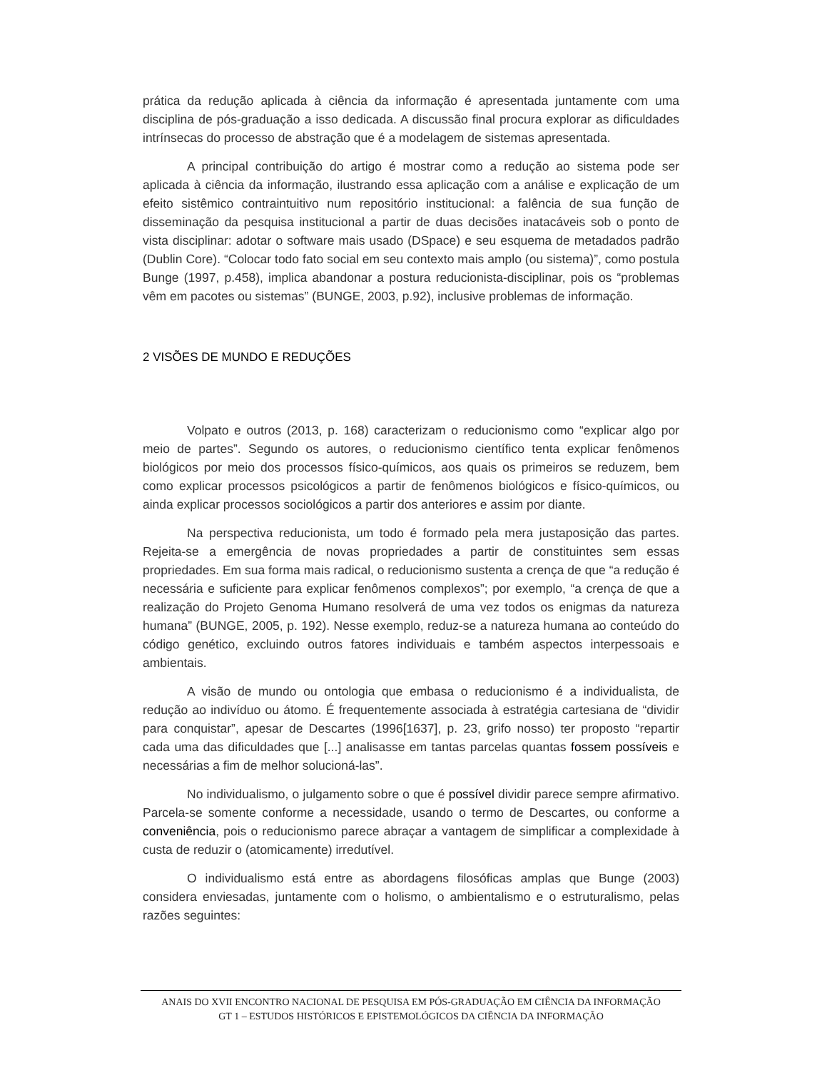prática da redução aplicada à ciência da informação é apresentada juntamente com uma disciplina de pós-graduação a isso dedicada. A discussão final procura explorar as dificuldades intrínsecas do processo de abstração que é a modelagem de sistemas apresentada.
A principal contribuição do artigo é mostrar como a redução ao sistema pode ser aplicada à ciência da informação, ilustrando essa aplicação com a análise e explicação de um efeito sistêmico contraintuitivo num repositório institucional: a falência de sua função de disseminação da pesquisa institucional a partir de duas decisões inatacáveis sob o ponto de vista disciplinar: adotar o software mais usado (DSpace) e seu esquema de metadados padrão (Dublin Core). “Colocar todo fato social em seu contexto mais amplo (ou sistema)”, como postula Bunge (1997, p.458), implica abandonar a postura reducionista-disciplinar, pois os “problemas vêm em pacotes ou sistemas” (BUNGE, 2003, p.92), inclusive problemas de informação.
2 VISÕES DE MUNDO E REDUÇÕES
Volpato e outros (2013, p. 168) caracterizam o reducionismo como “explicar algo por meio de partes”. Segundo os autores, o reducionismo científico tenta explicar fenômenos biológicos por meio dos processos físico-químicos, aos quais os primeiros se reduzem, bem como explicar processos psicológicos a partir de fenômenos biológicos e físico-químicos, ou ainda explicar processos sociológicos a partir dos anteriores e assim por diante.
Na perspectiva reducionista, um todo é formado pela mera justaposição das partes. Rejeita-se a emergência de novas propriedades a partir de constituintes sem essas propriedades. Em sua forma mais radical, o reducionismo sustenta a crença de que “a redução é necessária e suficiente para explicar fenômenos complexos”; por exemplo, “a crença de que a realização do Projeto Genoma Humano resolverá de uma vez todos os enigmas da natureza humana” (BUNGE, 2005, p. 192). Nesse exemplo, reduz-se a natureza humana ao conteúdo do código genético, excluindo outros fatores individuais e também aspectos interpessoais e ambientais.
A visão de mundo ou ontologia que embasa o reducionismo é a individualista, de redução ao indivíduo ou átomo. É frequentemente associada à estratégia cartesiana de “dividir para conquistar”, apesar de Descartes (1996[1637], p. 23, grifo nosso) ter proposto “repartir cada uma das dificuldades que [...] analisasse em tantas parcelas quantas fossem possíveis e necessárias a fim de melhor solucioná-las”.
No individualismo, o julgamento sobre o que é possível dividir parece sempre afirmativo. Parcela-se somente conforme a necessidade, usando o termo de Descartes, ou conforme a conveniência, pois o reducionismo parece abraçar a vantagem de simplificar a complexidade à custa de reduzir o (atomicamente) irredutível.
O individualismo está entre as abordagens filosóficas amplas que Bunge (2003) considera enviesadas, juntamente com o holismo, o ambientalismo e o estruturalismo, pelas razões seguintes:
ANAIS DO XVII ENCONTRO NACIONAL DE PESQUISA EM PÓS-GRADUAÇÃO EM CIÊNCIA DA INFORMAÇÃO
GT 1 – ESTUDOS HISTÓRICOS E EPISTEMOLÓGICOS DA CIÊNCIA DA INFORMAÇÃO